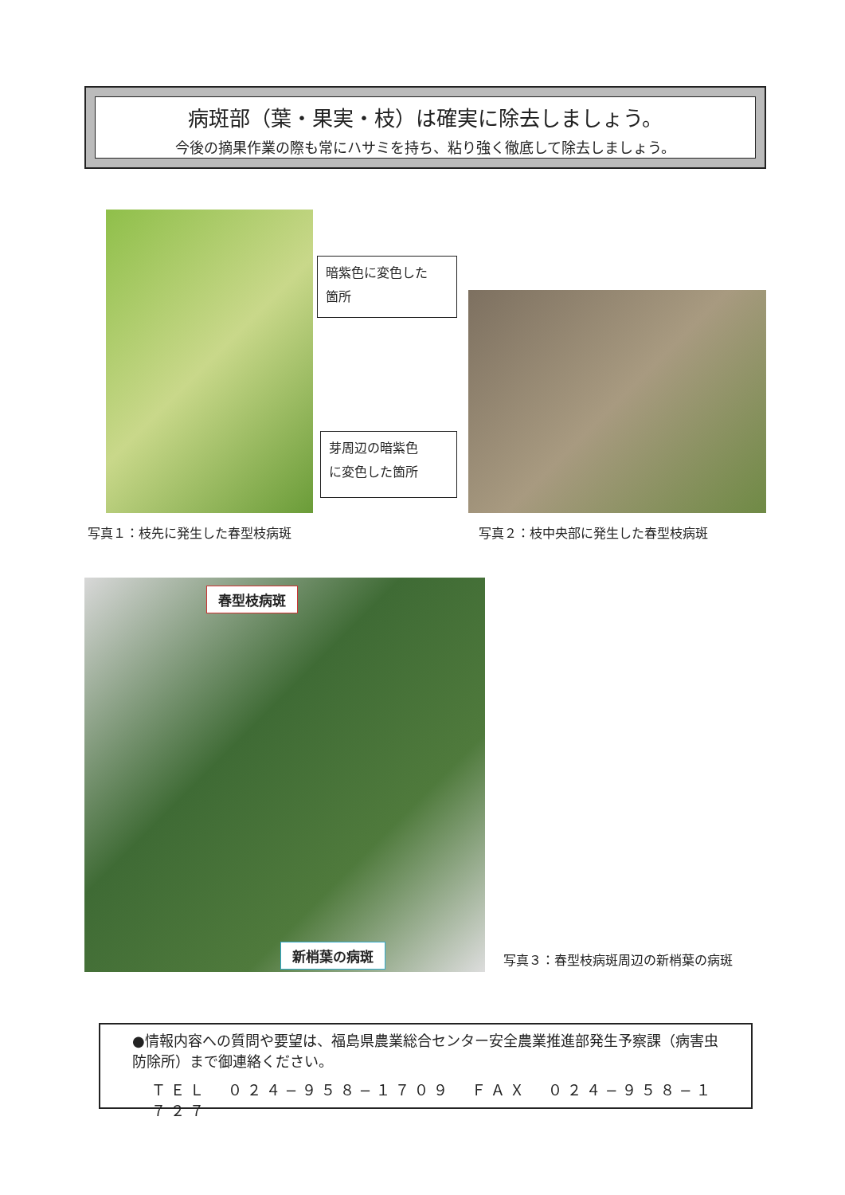病斑部（葉・果実・枝）は確実に除去しましょう。
今後の摘果作業の際も常にハサミを持ち、粘り強く徹底して除去しましょう。
暗紫色に変色した
箇所
芽周辺の暗紫色
に変色した箇所
写真１：枝先に発生した春型枝病斑 写真２：枝中央部に発生した春型枝病斑
春型枝病斑
新梢葉の病斑 写真３：春型枝病斑周辺の新梢葉の病斑
●情報内容への質問や要望は、福島県農業総合センター安全農業推進部発生予察課（病害虫防除所）まで御連絡ください。
ＴＥＬ　０２４−９５８−１７０９　ＦＡＸ　０２４−９５８−１７２７